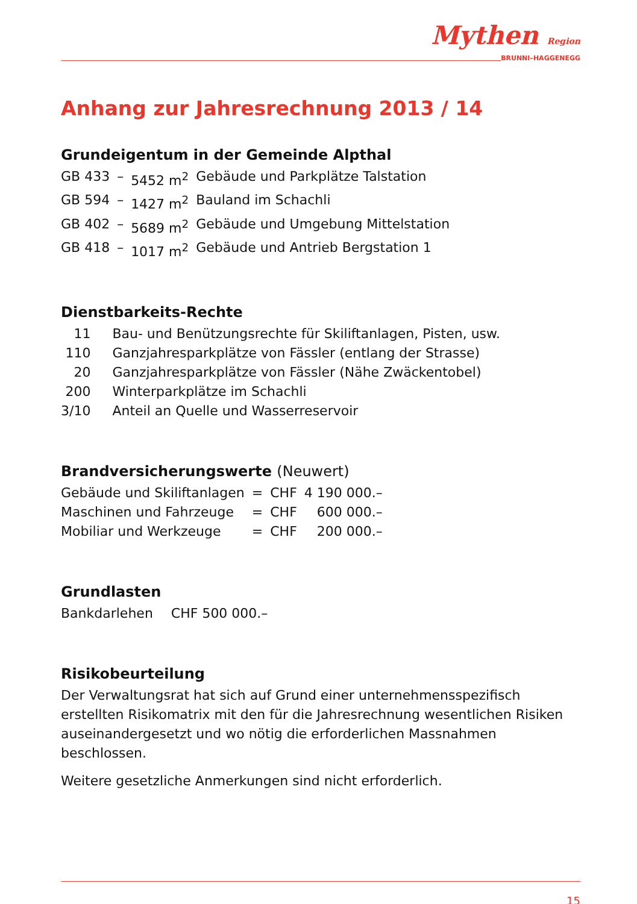Mythen Region
BRUNNI–HAGGENEGG
Anhang zur Jahresrechnung 2013 / 14
Grundeigentum in der Gemeinde Alpthal
| GB 433 | – | 5452 m<sup>2</sup> | Gebäude und Parkplätze Talstation |
| GB 594 | – | 1427 m<sup>2</sup> | Bauland im Schachli |
| GB 402 | – | 5689 m<sup>2</sup> | Gebäude und Umgebung Mittelstation |
| GB 418 | – | 1017 m<sup>2</sup> | Gebäude und Antrieb Bergstation 1 |
Dienstbarkeits-Rechte
| 11 | Bau- und Benützungsrechte für Skiliftanlagen, Pisten, usw. |
| 110 | Ganzjahresparkplätze von Fässler (entlang der Strasse) |
| 20 | Ganzjahresparkplätze von Fässler (Nähe Zwäckentobel) |
| 200 | Winterparkplätze im Schachli |
| 3/10 | Anteil an Quelle und Wasserreservoir |
Brandversicherungswerte (Neuwert)
| Gebäude und Skiliftanlagen | = | CHF | 4 190 000.– |
| Maschinen und Fahrzeuge | = | CHF | 600 000.– |
| Mobiliar und Werkzeuge | = | CHF | 200 000.– |
Grundlasten
| Bankdarlehen | CHF 500 000.– |
Risikobeurteilung
Der Verwaltungsrat hat sich auf Grund einer unternehmensspezifisch erstellten Risikomatrix mit den für die Jahresrechnung wesentlichen Risiken auseinander­gesetzt und wo nötig die erforderlichen Massnahmen beschlossen.
Weitere gesetzliche Anmerkungen sind nicht erforderlich.
15